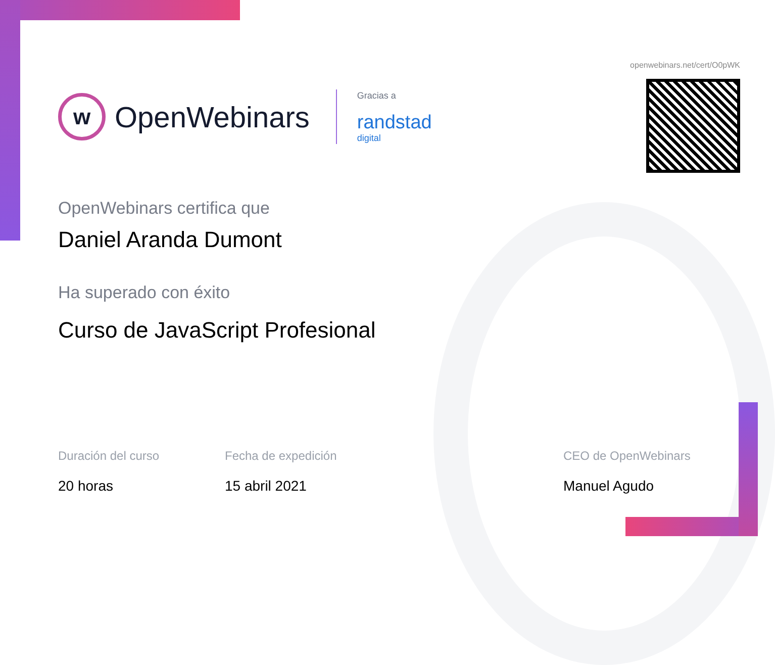w
OpenWebinars
Gracias a
randstad
digital
openwebinars.net/cert/O0pWK
OpenWebinars certifica que
Daniel Aranda Dumont
Ha superado con éxito
Curso de JavaScript Profesional
Duración del curso
20 horas
Fecha de expedición
15 abril 2021
CEO de OpenWebinars
Manuel Agudo